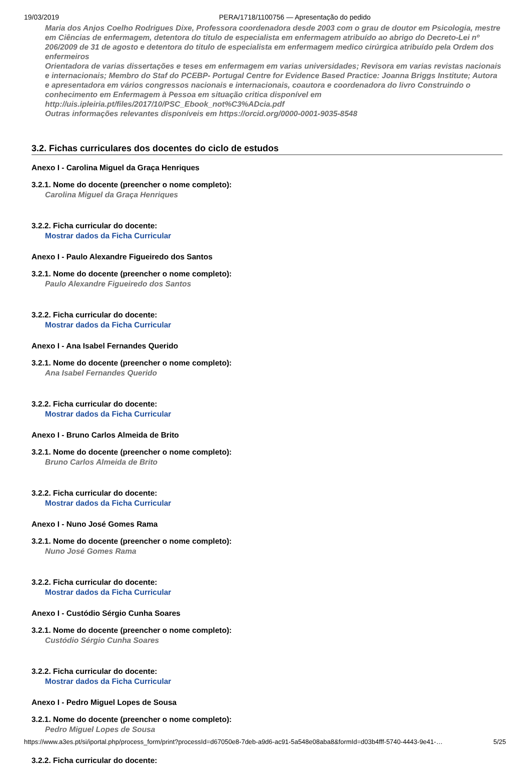19/03/2019 PERA/1718/1100756 — Apresentação do pedido
Maria dos Anjos Coelho Rodrigues Dixe, Professora coordenadora desde 2003 com o grau de doutor em Psicologia, mestre em Ciências de enfermagem, detentora do titulo de especialista em enfermagem atribuído ao abrigo do Decreto-Lei nº 206/2009 de 31 de agosto e detentora do titulo de especialista em enfermagem medico cirúrgica atribuído pela Ordem dos enfermeiros
Orientadora de varias dissertações e teses em enfermagem em varias universidades; Revisora em varias revistas nacionais e internacionais; Membro do Staf do PCEBP- Portugal Centre for Evidence Based Practice: Joanna Briggs Institute; Autora e apresentadora em vários congressos nacionais e internacionais, coautora e coordenadora do livro Construindo o conhecimento em Enfermagem à Pessoa em situação critica disponível em http://uis.ipleiria.pt/files/2017/10/PSC_Ebook_not%C3%ADcia.pdf
Outras informações relevantes disponíveis em https://orcid.org/0000-0001-9035-8548
3.2. Fichas curriculares dos docentes do ciclo de estudos
Anexo I - Carolina Miguel da Graça Henriques
3.2.1. Nome do docente (preencher o nome completo):
Carolina Miguel da Graça Henriques
3.2.2. Ficha curricular do docente:
Mostrar dados da Ficha Curricular
Anexo I - Paulo Alexandre Figueiredo dos Santos
3.2.1. Nome do docente (preencher o nome completo):
Paulo Alexandre Figueiredo dos Santos
3.2.2. Ficha curricular do docente:
Mostrar dados da Ficha Curricular
Anexo I - Ana Isabel Fernandes Querido
3.2.1. Nome do docente (preencher o nome completo):
Ana Isabel Fernandes Querido
3.2.2. Ficha curricular do docente:
Mostrar dados da Ficha Curricular
Anexo I - Bruno Carlos Almeida de Brito
3.2.1. Nome do docente (preencher o nome completo):
Bruno Carlos Almeida de Brito
3.2.2. Ficha curricular do docente:
Mostrar dados da Ficha Curricular
Anexo I - Nuno José Gomes Rama
3.2.1. Nome do docente (preencher o nome completo):
Nuno José Gomes Rama
3.2.2. Ficha curricular do docente:
Mostrar dados da Ficha Curricular
Anexo I - Custódio Sérgio Cunha Soares
3.2.1. Nome do docente (preencher o nome completo):
Custódio Sérgio Cunha Soares
3.2.2. Ficha curricular do docente:
Mostrar dados da Ficha Curricular
Anexo I - Pedro Miguel Lopes de Sousa
3.2.1. Nome do docente (preencher o nome completo):
Pedro Miguel Lopes de Sousa
3.2.2. Ficha curricular do docente:
https://www.a3es.pt/si/iportal.php/process_form/print?processId=d67050e8-7deb-a9d6-ac91-5a548e08aba8&formId=d03b4fff-5740-4443-9e41-… 5/25